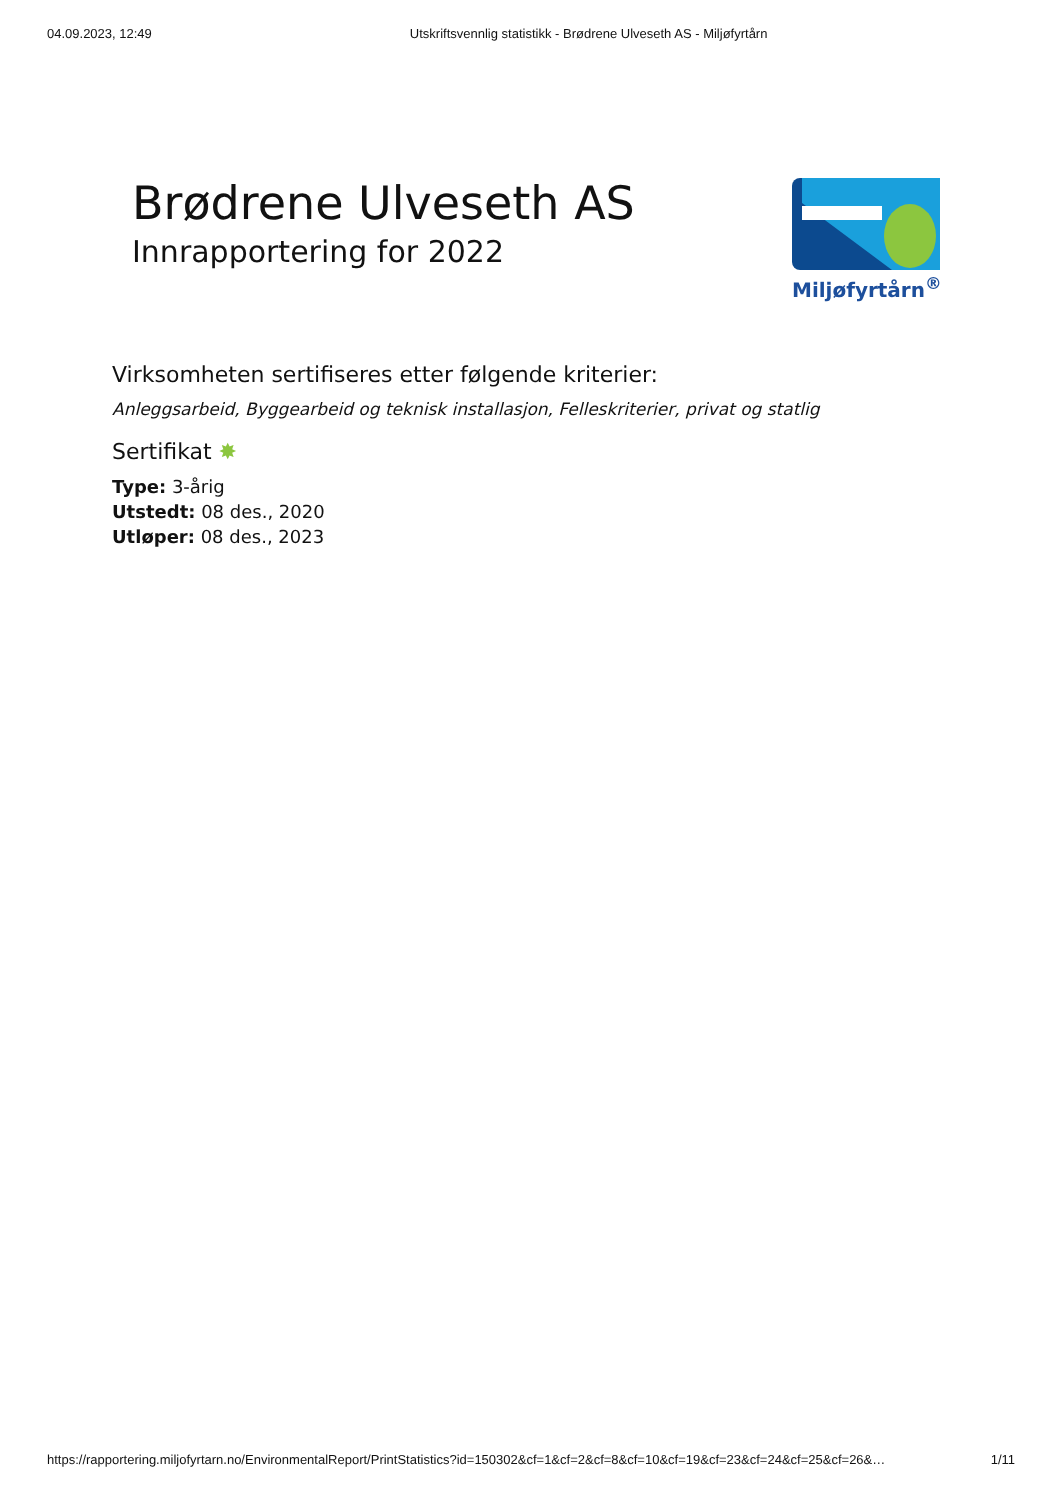04.09.2023, 12:49 Utskriftsvennlig statistikk - Brødrene Ulveseth AS - Miljøfyrtårn
Brødrene Ulveseth AS
Innrapportering for 2022
Miljøfyrtårn<sup>®</sup>
Virksomheten sertifiseres etter følgende kriterier:
Anleggsarbeid, Byggearbeid og teknisk installasjon, Felleskriterier, privat og statlig
Sertifikat ✸
Type: 3-årig
Utstedt: 08 des., 2020
Utløper: 08 des., 2023
https://rapportering.miljofyrtarn.no/EnvironmentalReport/PrintStatistics?id=150302&cf=1&cf=2&cf=8&cf=10&cf=19&cf=23&cf=24&cf=25&cf=26&… 1/11